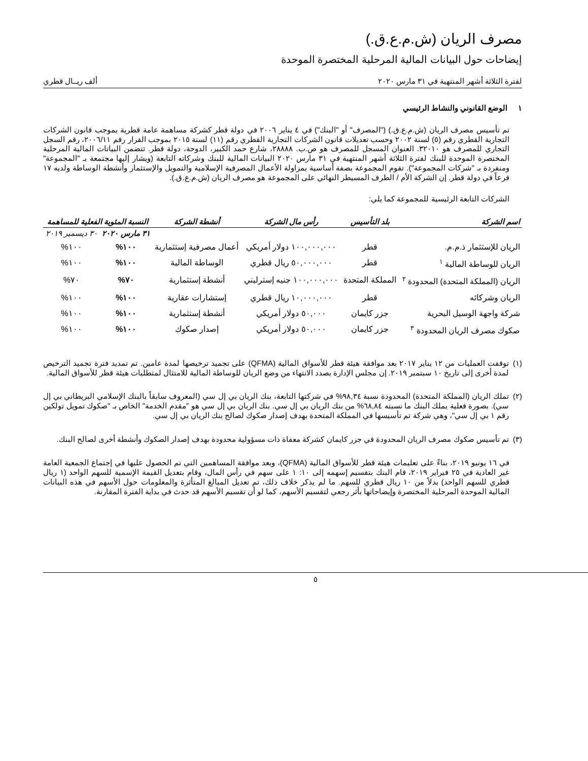مصرف الريان (ش.م.ع.ق.)
إيضاحات حول البيانات المالية المرحلية المختصرة الموحدة
لفترة الثلاثة أشهر المنتهية في ٣١ مارس ٢٠٢٠ ألف ريــال قطري
١ الوضع القانوني والنشاط الرئيسي
تم تأسيس مصرف الريان (ش.م.ع.ق.) ("المصرف" أو "البنك") في ٤ يناير ٢٠٠٦ في دولة قطر كشركة مساهمة عامة قطرية بموجب قانون الشركات التجارية القطري رقم (٥) لسنة ٢٠٠٢ وحسب تعديلات قانون الشركات التجارية القطري رقم (١١) لسنة ٢٠١٥ بموجب القرار رقم ٢٠٠٦/١١، رقم السجل التجاري للمصرف هو ٣٢٠١٠. العنوان المسجل للمصرف هو ص.ب. ٢٨٨٨٨، شارع حمد الكبير، الدوحة، دولة قطر. تتضمن البيانات المالية المرحلية المختصرة الموحدة للبنك لفترة الثلاثة أشهر المنتهية في ٣١ مارس ٢٠٢٠ البيانات المالية للبنك وشركاته التابعة (ويشار إليها مجتمعة بـ "المجموعة" ومنفردة بـ "شركات المجموعة"). تقوم المجموعة بصفة أساسية بمزاولة الأعمال المصرفية الإسلامية والتمويل والإستثمار وأنشطة الوساطة ولديه ١٧ فرعاً في دولة قطر. إن الشركة الأم / الطرف المسيطر النهائي على المجموعة هو مصرف الريان (ش.م.ع.ق.).
الشركات التابعة الرئيسية للمجموعة كما يلي:
| اسم الشركة | بلد التأسيس | رأس مال الشركة | أنشطة الشركة | النسبة المئوية الفعلية للمساهمة | |
| --- | --- | --- | --- | --- | --- |
| | | | | ٣١ مارس ٢٠٢٠ | ٣٠ ديسمبر ٢٠١٩ |
| الريان للإستثمار ذ.م.م. | قطر | ١٠٠,٠٠٠,٠٠٠ دولار أمريكي | أعمال مصرفية إستثمارية | ١٠٠% | ١٠٠% |
| الريان للوساطة المالية <sup>١</sup> | قطر | ٥٠,٠٠٠,٠٠٠ ريال قطري | الوساطة المالية | ١٠٠% | ١٠٠% |
| الريان (المملكة المتحدة) المحدودة <sup>٢</sup> | المملكة المتحدة | ١٠٠,٠٠٠,٠٠٠ جنيه إسترليني | أنشطة إستثمارية | ٧٠% | ٧٠% |
| الريان وشركائه | قطر | ١٠,٠٠٠,٠٠٠ ريال قطري | إستشارات عقارية | ١٠٠% | ١٠٠% |
| شركة واجهة الوسيل البحرية | جزر كايمان | ٥٠,٠٠٠ دولار أمريكي | أنشطة إستثمارية | ١٠٠% | ١٠٠% |
| صكوك مصرف الريان المحدودة <sup>٣</sup> | جزر كايمان | ٥٠,٠٠٠ دولار أمريكي | إصدار صكوك | ١٠٠% | ١٠٠% |
(١)
توقفت العمليات من ١٢ يناير ٢٠١٧ بعد موافقة هيئة قطر للأسواق المالية (QFMA) على تجميد ترخيصها لمدة عامين. تم تمديد فترة تجميد الترخيص لمدة أخرى إلى تاريخ ١٠ سبتمبر ٢٠١٩. إن مجلس الإدارة بصدد الانتهاء من وضع الريان للوساطة المالية للامتثال لمتطلبات هيئة قطر للأسواق المالية.
(٢)
تملك الريان (المملكة المتحدة) المحدودة نسبة ٩٨,٣٤% في شركتها التابعة، بنك الريان بي إل سي (المعروف سابقاً بالبنك الإسلامي البريطاني بي إل سي). بصورة فعلية يملك البنك ما نسبته ٦٨,٨٤% من بنك الريان بي إل سي. بنك الريان بي إل سي هو "مقدم الخدمة" الخاص بـ "صكوك تمويل تولكين رقم ١ بي إل سي"، وهي شركة تم تأسيسها في المملكة المتحدة بهدف إصدار صكوك لصالح بنك الريان بي إل سي.
(٣)
تم تأسيس صكوك مصرف الريان المحدودة في جزر كايمان كشركة معفاة ذات مسؤولية محدودة بهدف إصدار الصكوك وأنشطة أخرى لصالح البنك.
في ١٦ يونيو ٢٠١٩، بناءً على تعليمات هيئة قطر للأسواق المالية (QFMA)، وبعد موافقة المساهمين التي تم الحصول عليها في إجتماع الجمعية العامة غير العادية في ٢٥ فبراير ٢٠١٩، قام البنك بتقسيم إسهمه إلى ١٠: ١ على سهم في رأس المال، وقام بتعديل القيمة الإسمية للسهم الواحد (١ ريال قطري للسهم الواحد) بدلاً من ١٠ ريال قطري للسهم. ما لم يذكر خلاف ذلك، تم تعديل المبالغ المتأثرة والمعلومات حول الأسهم في هذه البيانات المالية الموحدة المرحلية المختصرة وإيضاحاتها بأثر رجعي لتقسيم الأسهم، كما لو أن تقسيم الأسهم قد حدث في بداية الفترة المقارنة.
٥